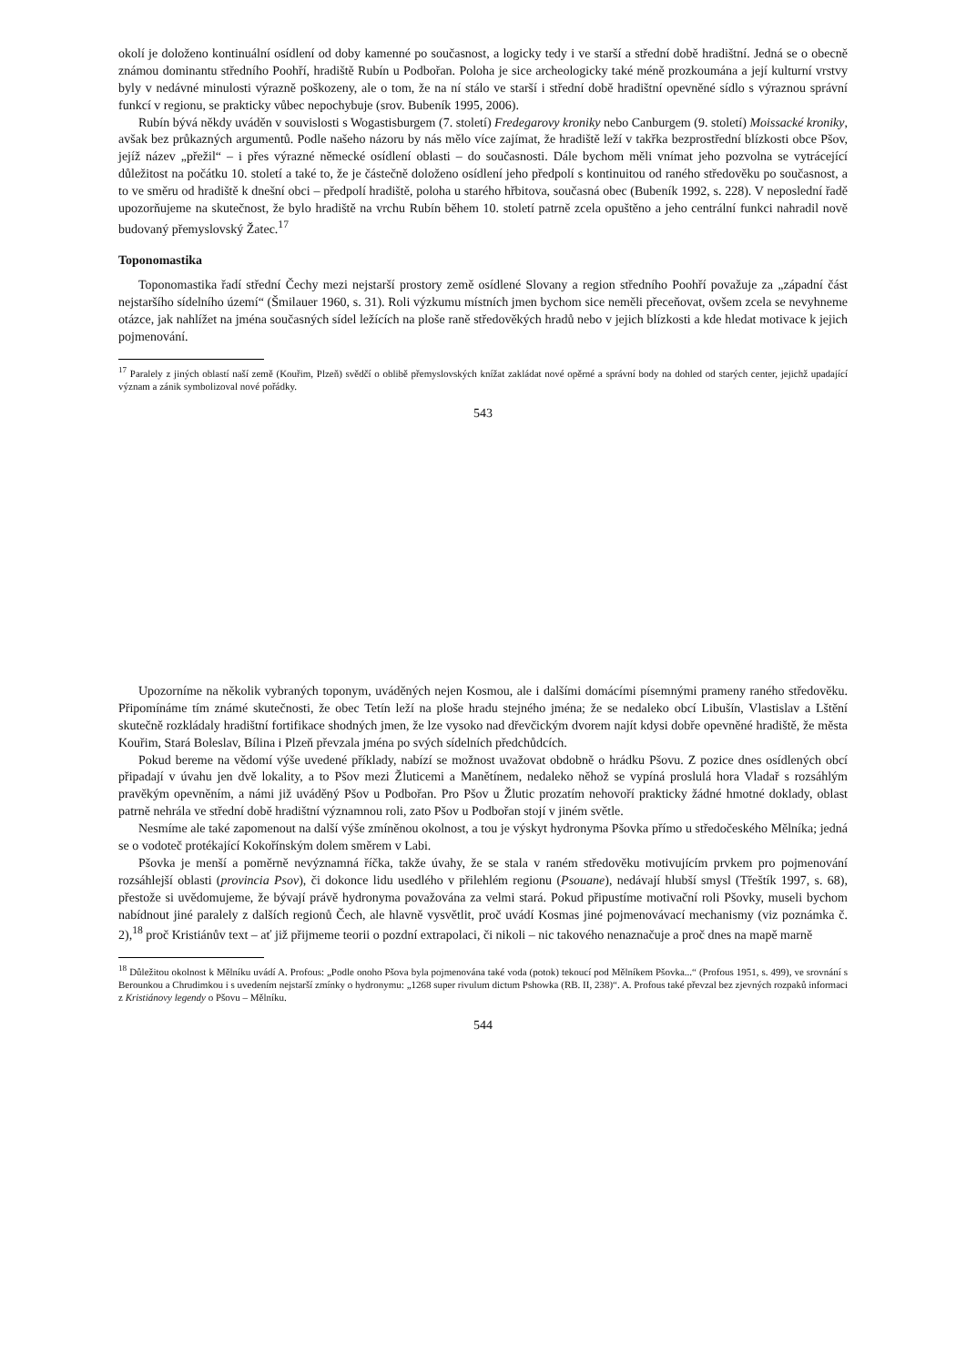okolí je doloženo kontinuální osídlení od doby kamenné po současnost, a logicky tedy i ve starší a střední době hradištní. Jedná se o obecně známou dominantu středního Poohří, hradiště Rubín u Podbořan. Poloha je sice archeologicky také méně prozkoumána a její kulturní vrstvy byly v nedávné minulosti výrazně poškozeny, ale o tom, že na ní stálo ve starší i střední době hradištní opevněné sídlo s výraznou správní funkcí v regionu, se prakticky vůbec nepochybuje (srov. Bubeník 1995, 2006).
Rubín bývá někdy uváděn v souvislosti s Wogastisburgem (7. století) Fredegarovy kroniky nebo Canburgem (9. století) Moissacké kroniky, avšak bez průkazných argumentů. Podle našeho názoru by nás mělo více zajímat, že hradiště leží v takřka bezprostřední blízkosti obce Pšov, jejíž název „přežil“ – i přes výrazné německé osídlení oblasti – do současnosti. Dále bychom měli vnímat jeho pozvolna se vytrácející důležitost na počátku 10. století a také to, že je částečně doloženo osídlení jeho předpolí s kontinuitou od raného středověku po současnost, a to ve směru od hradiště k dnešní obci – předpolí hradiště, poloha u starého hřbitova, současná obec (Bubeník 1992, s. 228). V neposlední řadě upozorňujeme na skutečnost, že bylo hradiště na vrchu Rubín během 10. století patrně zcela opuštěno a jeho centrální funkci nahradil nově budovaný přemyslovský Žatec.<sup>17</sup>
Toponomastika
Toponomastika řadí střední Čechy mezi nejstarší prostory země osídlené Slovany a region středního Poohří považuje za „západní část nejstaršího sídelního území“ (Šmilauer 1960, s. 31). Roli výzkumu místních jmen bychom sice neměli přeceňovat, ovšem zcela se nevyhneme otázce, jak nahlížet na jména současných sídel ležících na ploše raně středověkých hradů nebo v jejich blízkosti a kde hledat motivace k jejich pojmenování.
<sup>17</sup> Paralely z jiných oblastí naší země (Kouřim, Plzeň) svědčí o oblibě přemyslovských knížat zakládat nové opěrné a správní body na dohled od starých center, jejichž upadající význam a zánik symbolizoval nové pořádky.
543
Upozorníme na několik vybraných toponym, uváděných nejen Kosmou, ale i dalšími domácími písemnými prameny raného středověku. Připomínáme tím známé skutečnosti, že obec Tetín leží na ploše hradu stejného jména; že se nedaleko obcí Libušín, Vlastislav a Lštění skutečně rozkládaly hradištní fortifikace shodných jmen, že lze vysoko nad dřevčickým dvorem najít kdysi dobře opevněné hradiště, že města Kouřim, Stará Boleslav, Bílina i Plzeň převzala jména po svých sídelních předchůdcích.
Pokud bereme na vědomí výše uvedené příklady, nabízí se možnost uvažovat obdobně o hrádku Pšovu. Z pozice dnes osídlených obcí připadají v úvahu jen dvě lokality, a to Pšov mezi Žluticemi a Manětínem, nedaleko něhož se vypíná proslulá hora Vladař s rozsáhlým pravěkým opevněním, a námi již uváděný Pšov u Podbořan. Pro Pšov u Žlutic prozatím nehovoří prakticky žádné hmotné doklady, oblast patrně nehrála ve střední době hradištní významnou roli, zato Pšov u Podbořan stojí v jiném světle.
Nesmíme ale také zapomenout na další výše zmíněnou okolnost, a tou je výskyt hydronyma Pšovka přímo u středočeského Mělníka; jedná se o vodoteč protékající Kokořínským dolem směrem v Labi.
Pšovka je menší a poměrně nevýznamná říčka, takže úvahy, že se stala v raném středověku motivujícím prvkem pro pojmenování rozsáhlejší oblasti (provincia Psov), či dokonce lidu usedlého v přilehlém regionu (Psouane), nedávají hlubší smysl (Třeštík 1997, s. 68), přestože si uvědomujeme, že bývají právě hydronyma považována za velmi stará. Pokud připustíme motivační roli Pšovky, museli bychom nabídnout jiné paralely z dalších regionů Čech, ale hlavně vysvětlit, proč uvádí Kosmas jiné pojmenovávací mechanismy (viz poznámka č. 2),<sup>18</sup> proč Kristiánův text – ať již přijmeme teorii o pozdní extrapolaci, či nikoli – nic takového nenaznačuje a proč dnes na mapě marně
<sup>18</sup> Důležitou okolnost k Mělníku uvádí A. Profous: „Podle onoho Pšova byla pojmenována také voda (potok) tekoucí pod Mělníkem Pšovka...“ (Profous 1951, s. 499), ve srovnání s Berounkou a Chrudimkou i s uvedením nejstarší zmínky o hydronymu: „1268 super rivulum dictum Pshowka (RB. II, 238)“. A. Profous také převzal bez zjevných rozpaků informaci z Kristiánovy legendy o Pšovu – Mělníku.
544